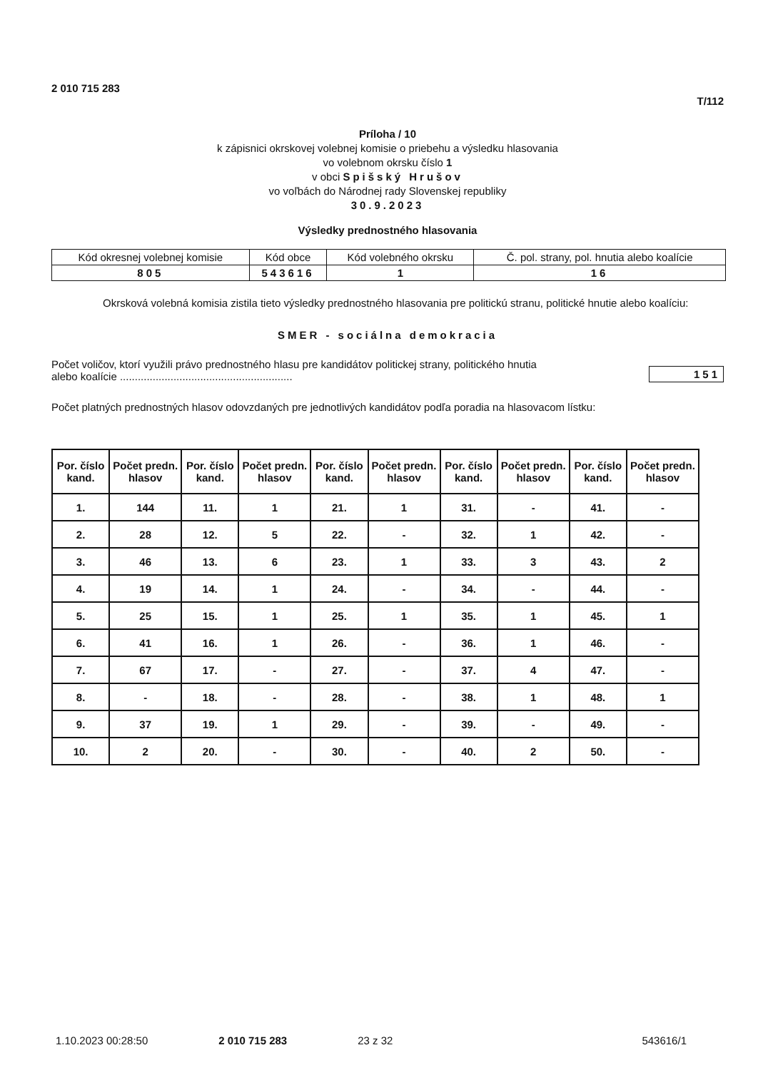2 010 715 283
T/112
Príloha / 10
k zápisnici okrskovej volebnej komisie o priebehu a výsledku hlasovania
vo volebnom okrsku číslo 1
v obci Spišský Hrušov
vo voľbách do Národnej rady Slovenskej republiky
30.9.2023
Výsledky prednostného hlasovania
| Kód okresnej volebnej komisie | Kód obce | Kód volebného okrsku | Č. pol. strany, pol. hnutia alebo koalície |
| 805 | 543616 | 1 | 16 |
Okrsková volebná komisia zistila tieto výsledky prednostného hlasovania pre politickú stranu, politické hnutie alebo koalíciu:
SMER - sociálna demokracia
Počet voličov, ktorí využili právo prednostného hlasu pre kandidátov politickej strany, politického hnutia
alebo koalície ..........................................................
151
Počet platných prednostných hlasov odovzdaných pre jednotlivých kandidátov podľa poradia na hlasovacom lístku:
| Por. číslo kand. | Počet predn. hlasov | Por. číslo kand. | Počet predn. hlasov | Por. číslo kand. | Počet predn. hlasov | Por. číslo kand. | Počet predn. hlasov | Por. číslo kand. | Počet predn. hlasov |
| --- | --- | --- | --- | --- | --- | --- | --- | --- | --- |
| 1. | 144 | 11. | 1 | 21. | 1 | 31. | - | 41. | - |
| 2. | 28 | 12. | 5 | 22. | - | 32. | 1 | 42. | - |
| 3. | 46 | 13. | 6 | 23. | 1 | 33. | 3 | 43. | 2 |
| 4. | 19 | 14. | 1 | 24. | - | 34. | - | 44. | - |
| 5. | 25 | 15. | 1 | 25. | 1 | 35. | 1 | 45. | 1 |
| 6. | 41 | 16. | 1 | 26. | - | 36. | 1 | 46. | - |
| 7. | 67 | 17. | - | 27. | - | 37. | 4 | 47. | - |
| 8. | - | 18. | - | 28. | - | 38. | 1 | 48. | 1 |
| 9. | 37 | 19. | 1 | 29. | - | 39. | - | 49. | - |
| 10. | 2 | 20. | - | 30. | - | 40. | 2 | 50. | - |
1.10.2023 00:28:50 2 010 715 283 23 z 32 543616/1